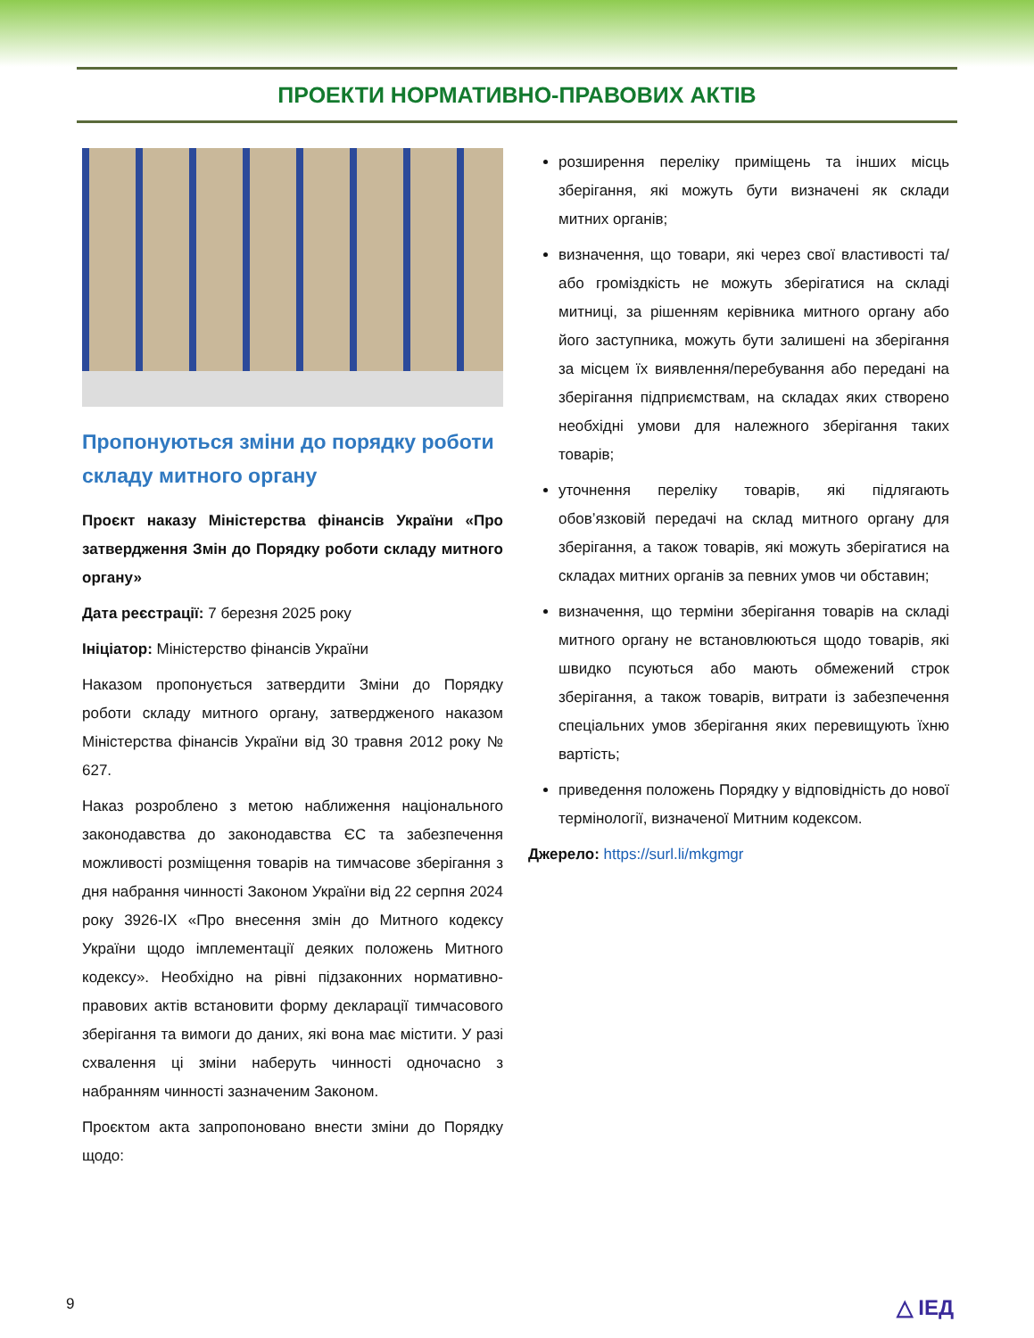ПРОЕКТИ НОРМАТИВНО-ПРАВОВИХ АКТІВ
Пропонуються зміни до порядку роботи складу митного органу
Проєкт наказу Міністерства фінансів України «Про затвердження Змін до Порядку роботи складу митного органу»
Дата реєстрації: 7 березня 2025 року
Ініціатор: Міністерство фінансів України
Наказом пропонується затвердити Зміни до Порядку роботи складу митного органу, затвердженого наказом Міністерства фінансів України від 30 травня 2012 року № 627.
Наказ розроблено з метою наближення національного законодавства до законодавства ЄС та забезпечення можливості розміщення товарів на тимчасове зберігання з дня набрання чинності Законом України від 22 серпня 2024 року 3926-IX «Про внесення змін до Митного кодексу України щодо імплементації деяких положень Митного кодексу». Необхідно на рівні підзаконних нормативно-правових актів встановити форму декларації тимчасового зберігання та вимоги до даних, які вона має містити. У разі схвалення ці зміни наберуть чинності одночасно з набранням чинності зазначеним Законом.
Проєктом акта запропоновано внести зміни до Порядку щодо:
розширення переліку приміщень та інших місць зберігання, які можуть бути визначені як склади митних органів;
визначення, що товари, які через свої властивості та/або громіздкість не можуть зберігатися на складі митниці, за рішенням керівника митного органу або його заступника, можуть бути залишені на зберігання за місцем їх виявлення/перебування або передані на зберігання підприємствам, на складах яких створено необхідні умови для належного зберігання таких товарів;
уточнення переліку товарів, які підлягають обов’язковій передачі на склад митного органу для зберігання, а також товарів, які можуть зберігатися на складах митних органів за певних умов чи обставин;
визначення, що терміни зберігання товарів на складі митного органу не встановлюються щодо товарів, які швидко псуються або мають обмежений строк зберігання, а також товарів, витрати із забезпечення спеціальних умов зберігання яких перевищують їхню вартість;
приведення положень Порядку у відповідність до нової термінології, визначеної Митним кодексом.
Джерело: https://surl.li/mkgmgr
9 △ ІЕД